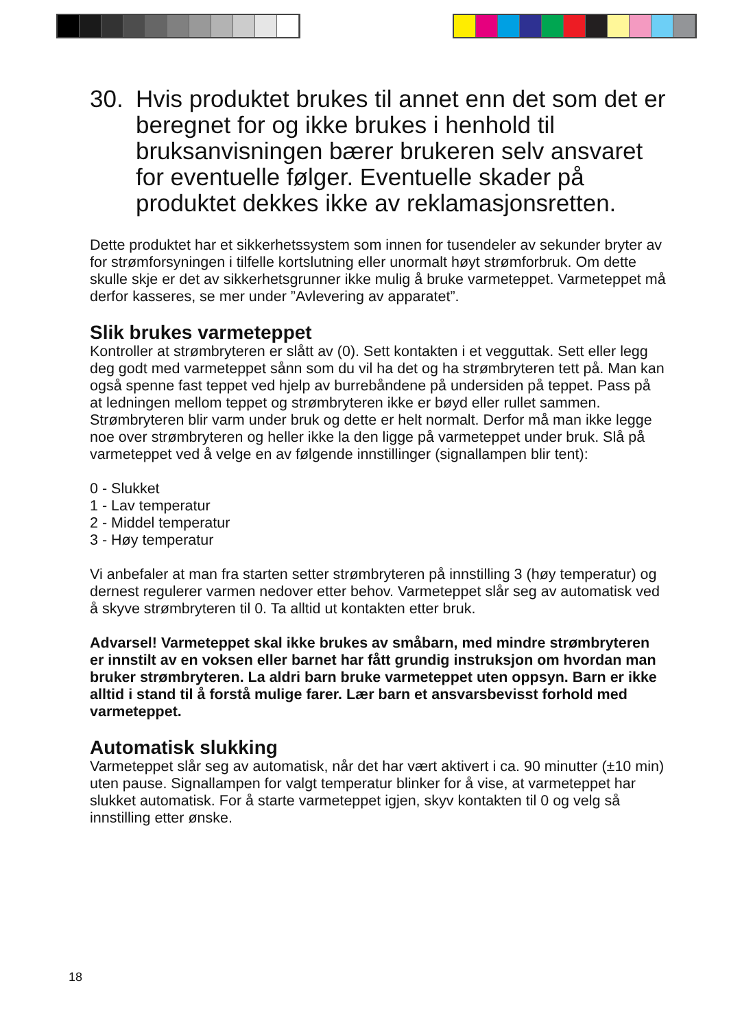30. Hvis produktet brukes til annet enn det som det er beregnet for og ikke brukes i henhold til bruksanvisningen bærer brukeren selv ansvaret for eventuelle følger. Eventuelle skader på produktet dekkes ikke av reklamasjonsretten.
Dette produktet har et sikkerhetssystem som innen for tusendeler av sekunder bryter av for strømforsyningen i tilfelle kortslutning eller unormalt høyt strømforbruk. Om dette skulle skje er det av sikkerhetsgrunner ikke mulig å bruke varmeteppet. Varmeteppet må derfor kasseres, se mer under ”Avlevering av apparatet”.
Slik brukes varmeteppet
Kontroller at strømbryteren er slått av (0). Sett kontakten i et vegguttak. Sett eller legg deg godt med varmeteppet sånn som du vil ha det og ha strømbryteren tett på. Man kan også spenne fast teppet ved hjelp av burrebåndene på undersiden på teppet. Pass på at ledningen mellom teppet og strømbryteren ikke er bøyd eller rullet sammen. Strømbryteren blir varm under bruk og dette er helt normalt. Derfor må man ikke legge noe over strømbryteren og heller ikke la den ligge på varmeteppet under bruk. Slå på varmeteppet ved å velge en av følgende innstillinger (signallampen blir tent):
0 - Slukket
1 - Lav temperatur
2 - Middel temperatur
3 - Høy temperatur
Vi anbefaler at man fra starten setter strømbryteren på innstilling 3 (høy temperatur) og dernest regulerer varmen nedover etter behov. Varmeteppet slår seg av automatisk ved å skyve strømbryteren til 0. Ta alltid ut kontakten etter bruk.
Advarsel! Varmeteppet skal ikke brukes av småbarn, med mindre strømbryteren er innstilt av en voksen eller barnet har fått grundig instruksjon om hvordan man bruker strømbryteren. La aldri barn bruke varmeteppet uten oppsyn. Barn er ikke alltid i stand til å forstå mulige farer. Lær barn et ansvarsbevisst forhold med varmeteppet.
Automatisk slukking
Varmeteppet slår seg av automatisk, når det har vært aktivert i ca. 90 minutter (±10 min) uten pause. Signallampen for valgt temperatur blinker for å vise, at varmeteppet har slukket automatisk. For å starte varmeteppet igjen, skyv kontakten til 0 og velg så innstilling etter ønske.
18